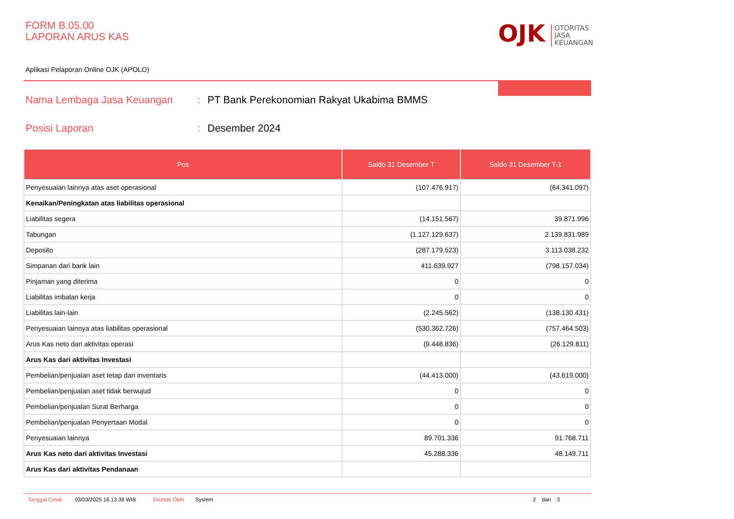FORM B.05.00
LAPORAN ARUS KAS
OJK OTORITAS
JASA
KEUANGAN
Aplikasi Pelaporan Online OJK (APOLO)
Nama Lembaga Jasa Keuangan: PT Bank Perekonomian Rakyat Ukabima BMMS
Posisi Laporan: Desember 2024
| Pos | Saldo 31 Desember T | Saldo 31 Desember T-1 |
| --- | --- | --- |
| Penyesuaian lainnya atas aset operasional | (107.476.917) | (64.341.097) |
| Kenaikan/Peningkatan atas liabilitas operasional | | |
| Liabilitas segera | (14.151.567) | 39.871.996 |
| Tabungan | (1.127.129.637) | 2.139.831.989 |
| Deposito | (287.179.523) | 3.113.038.232 |
| Simpanan dari bank lain | 411.639.927 | (798.157.034) |
| Pinjaman yang diterima | 0 | 0 |
| Liabilitas imbalan kerja | 0 | 0 |
| Liabilitas lain-lain | (2.245.562) | (138.130.431) |
| Penyesuaian lainnya atas liabilitas operasional | (530.362.726) | (757.464.503) |
| Arus Kas neto dari aktivitas operasi | (9.448.836) | (26.129.811) |
| Arus Kas dari aktivitas Investasi | | |
| Pembelian/penjualan aset tetap dan inventaris | (44.413.000) | (43.619.000) |
| Pembelian/penjualan aset tidak berwujud | 0 | 0 |
| Pembelian/penjualan Surat Berharga | 0 | 0 |
| Pembelian/penjualan Penyertaan Modal | 0 | 0 |
| Penyesuaian lainnya | 89.701.336 | 91.768.711 |
| Arus Kas neto dari aktivitas Investasi | 45.288.336 | 48.149.711 |
| Arus Kas dari aktivitas Pendanaan | | |
Tanggal Cetak 03/03/2025 16.13.39 WIB Dicetak Oleh System 2 dari 3